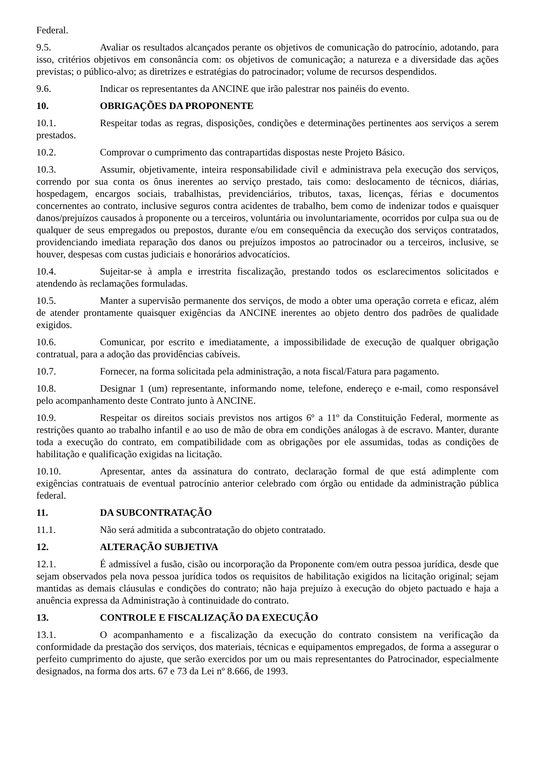Federal.
9.5. Avaliar os resultados alcançados perante os objetivos de comunicação do patrocínio, adotando, para isso, critérios objetivos em consonância com: os objetivos de comunicação; a natureza e a diversidade das ações previstas; o público-alvo; as diretrizes e estratégias do patrocinador; volume de recursos despendidos.
9.6. Indicar os representantes da ANCINE que irão palestrar nos painéis do evento.
10. OBRIGAÇÕES DA PROPONENTE
10.1. Respeitar todas as regras, disposições, condições e determinações pertinentes aos serviços a serem prestados.
10.2. Comprovar o cumprimento das contrapartidas dispostas neste Projeto Básico.
10.3. Assumir, objetivamente, inteira responsabilidade civil e administrava pela execução dos serviços, correndo por sua conta os ônus inerentes ao serviço prestado, tais como: deslocamento de técnicos, diárias, hospedagem, encargos sociais, trabalhistas, previdenciários, tributos, taxas, licenças, férias e documentos concernentes ao contrato, inclusive seguros contra acidentes de trabalho, bem como de indenizar todos e quaisquer danos/prejuízos causados à proponente ou a terceiros, voluntária ou involuntariamente, ocorridos por culpa sua ou de qualquer de seus empregados ou prepostos, durante e/ou em consequência da execução dos serviços contratados, providenciando imediata reparação dos danos ou prejuízos impostos ao patrocinador ou a terceiros, inclusive, se houver, despesas com custas judiciais e honorários advocatícios.
10.4. Sujeitar-se à ampla e irrestrita fiscalização, prestando todos os esclarecimentos solicitados e atendendo às reclamações formuladas.
10.5. Manter a supervisão permanente dos serviços, de modo a obter uma operação correta e eficaz, além de atender prontamente quaisquer exigências da ANCINE inerentes ao objeto dentro dos padrões de qualidade exigidos.
10.6. Comunicar, por escrito e imediatamente, a impossibilidade de execução de qualquer obrigação contratual, para a adoção das providências cabíveis.
10.7. Fornecer, na forma solicitada pela administração, a nota fiscal/Fatura para pagamento.
10.8. Designar 1 (um) representante, informando nome, telefone, endereço e e-mail, como responsável pelo acompanhamento deste Contrato junto à ANCINE.
10.9. Respeitar os direitos sociais previstos nos artigos 6º a 11º da Constituição Federal, mormente as restrições quanto ao trabalho infantil e ao uso de mão de obra em condições análogas à de escravo. Manter, durante toda a execução do contrato, em compatibilidade com as obrigações por ele assumidas, todas as condições de habilitação e qualificação exigidas na licitação.
10.10. Apresentar, antes da assinatura do contrato, declaração formal de que está adimplente com exigências contratuais de eventual patrocínio anterior celebrado com órgão ou entidade da administração pública federal.
11. DA SUBCONTRATAÇÃO
11.1. Não será admitida a subcontratação do objeto contratado.
12. ALTERAÇÃO SUBJETIVA
12.1. É admissível a fusão, cisão ou incorporação da Proponente com/em outra pessoa jurídica, desde que sejam observados pela nova pessoa jurídica todos os requisitos de habilitação exigidos na licitação original; sejam mantidas as demais cláusulas e condições do contrato; não haja prejuízo à execução do objeto pactuado e haja a anuência expressa da Administração à continuidade do contrato.
13. CONTROLE E FISCALIZAÇÃO DA EXECUÇÃO
13.1. O acompanhamento e a fiscalização da execução do contrato consistem na verificação da conformidade da prestação dos serviços, dos materiais, técnicas e equipamentos empregados, de forma a assegurar o perfeito cumprimento do ajuste, que serão exercidos por um ou mais representantes do Patrocinador, especialmente designados, na forma dos arts. 67 e 73 da Lei nº 8.666, de 1993.